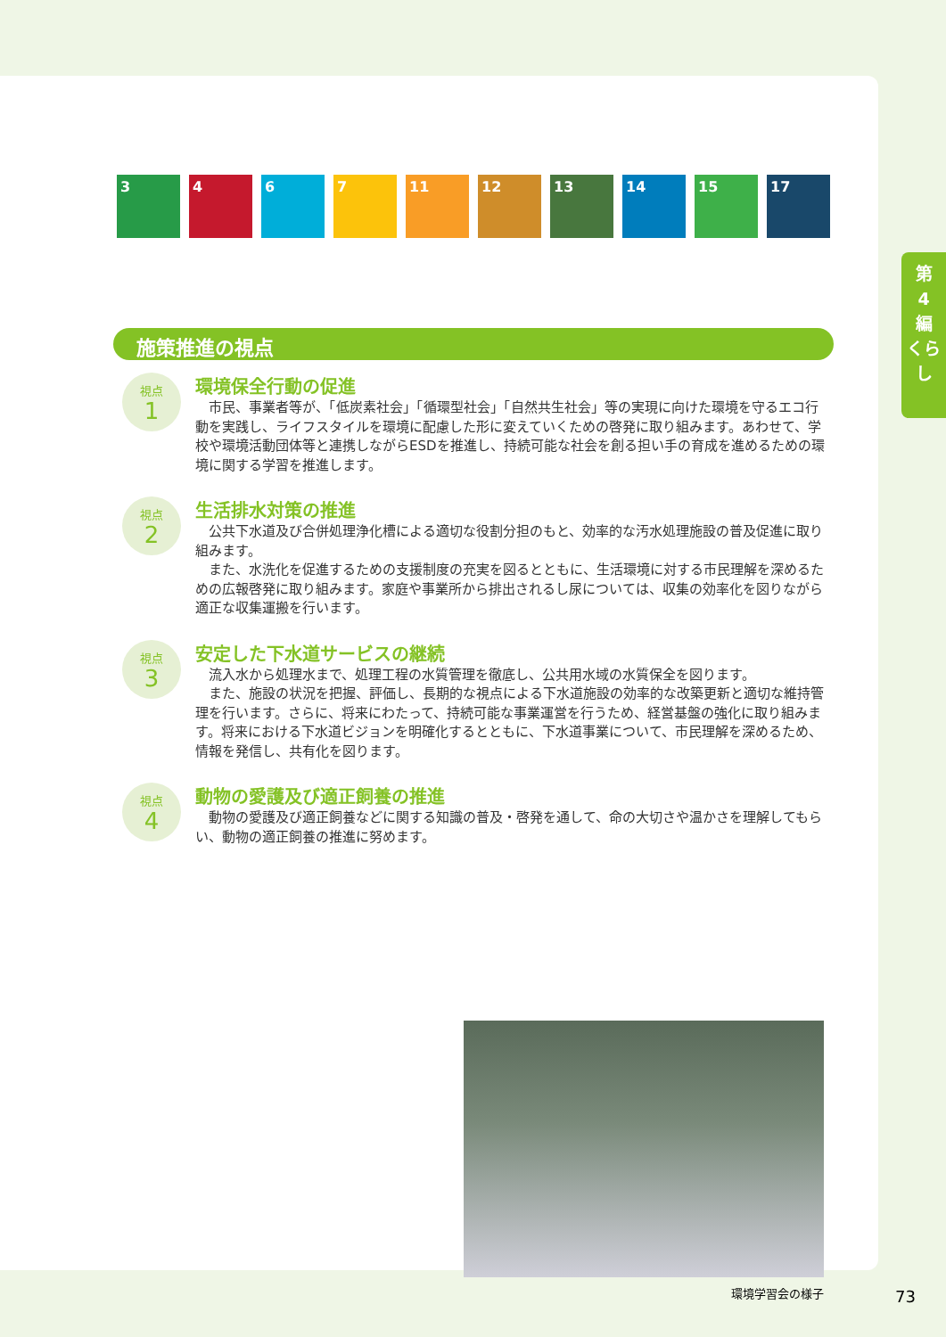3 4 6 7 11 12 13 14 15 17
施策推進の視点
視点
1
環境保全行動の促進
市民、事業者等が、「低炭素社会」「循環型社会」「自然共生社会」等の実現に向けた環境を守るエコ行動を実践し、ライフスタイルを環境に配慮した形に変えていくための啓発に取り組みます。あわせて、学校や環境活動団体等と連携しながらESDを推進し、持続可能な社会を創る担い手の育成を進めるための環境に関する学習を推進します。
視点
2
生活排水対策の推進
公共下水道及び合併処理浄化槽による適切な役割分担のもと、効率的な汚水処理施設の普及促進に取り組みます。
また、水洗化を促進するための支援制度の充実を図るとともに、生活環境に対する市民理解を深めるための広報啓発に取り組みます。家庭や事業所から排出されるし尿については、収集の効率化を図りながら適正な収集運搬を行います。
視点
3
安定した下水道サービスの継続
流入水から処理水まで、処理工程の水質管理を徹底し、公共用水域の水質保全を図ります。
また、施設の状況を把握、評価し、長期的な視点による下水道施設の効率的な改築更新と適切な維持管理を行います。さらに、将来にわたって、持続可能な事業運営を行うため、経営基盤の強化に取り組みます。将来における下水道ビジョンを明確化するとともに、下水道事業について、市民理解を深めるため、情報を発信し、共有化を図ります。
視点
4
動物の愛護及び適正飼養の推進
動物の愛護及び適正飼養などに関する知識の普及・啓発を通して、命の大切さや温かさを理解してもらい、動物の適正飼養の推進に努めます。
環境学習会の様子
第
4
編
くらし
73